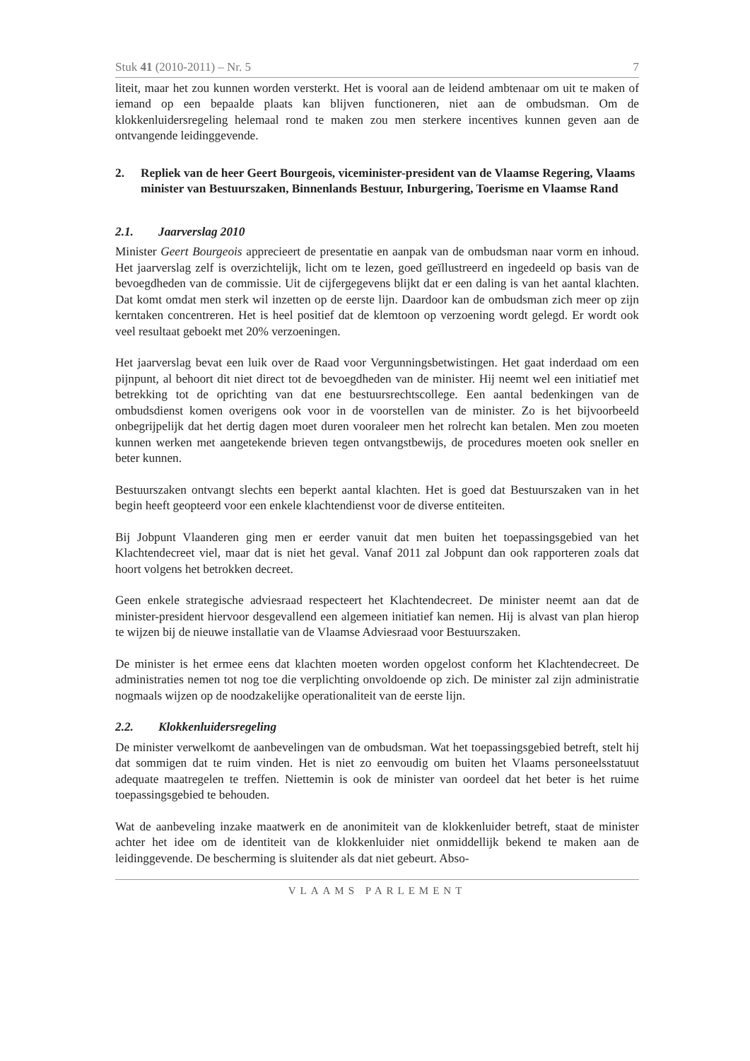Stuk 41 (2010-2011) – Nr. 5 7
liteit, maar het zou kunnen worden versterkt. Het is vooral aan de leidend ambtenaar om uit te maken of iemand op een bepaalde plaats kan blijven functioneren, niet aan de ombudsman. Om de klokkenluidersregeling helemaal rond te maken zou men sterkere incentives kunnen geven aan de ontvangende leidinggevende.
2. Repliek van de heer Geert Bourgeois, viceminister-president van de Vlaamse Regering, Vlaams minister van Bestuurszaken, Binnenlands Bestuur, Inburgering, Toerisme en Vlaamse Rand
2.1. Jaarverslag 2010
Minister Geert Bourgeois apprecieert de presentatie en aanpak van de ombudsman naar vorm en inhoud. Het jaarverslag zelf is overzichtelijk, licht om te lezen, goed geïllustreerd en ingedeeld op basis van de bevoegdheden van de commissie. Uit de cijfergegevens blijkt dat er een daling is van het aantal klachten. Dat komt omdat men sterk wil inzetten op de eerste lijn. Daardoor kan de ombudsman zich meer op zijn kerntaken concentreren. Het is heel positief dat de klemtoon op verzoening wordt gelegd. Er wordt ook veel resultaat geboekt met 20% verzoeningen.
Het jaarverslag bevat een luik over de Raad voor Vergunningsbetwistingen. Het gaat inderdaad om een pijnpunt, al behoort dit niet direct tot de bevoegdheden van de minister. Hij neemt wel een initiatief met betrekking tot de oprichting van dat ene bestuursrechtscollege. Een aantal bedenkingen van de ombudsdienst komen overigens ook voor in de voorstellen van de minister. Zo is het bijvoorbeeld onbegrijpelijk dat het dertig dagen moet duren vooraleer men het rolrecht kan betalen. Men zou moeten kunnen werken met aangetekende brieven tegen ontvangstbewijs, de procedures moeten ook sneller en beter kunnen.
Bestuurszaken ontvangt slechts een beperkt aantal klachten. Het is goed dat Bestuurszaken van in het begin heeft geopteerd voor een enkele klachtendienst voor de diverse entiteiten.
Bij Jobpunt Vlaanderen ging men er eerder vanuit dat men buiten het toepassingsgebied van het Klachtendecreet viel, maar dat is niet het geval. Vanaf 2011 zal Jobpunt dan ook rapporteren zoals dat hoort volgens het betrokken decreet.
Geen enkele strategische adviesraad respecteert het Klachtendecreet. De minister neemt aan dat de minister-president hiervoor desgevallend een algemeen initiatief kan nemen. Hij is alvast van plan hierop te wijzen bij de nieuwe installatie van de Vlaamse Adviesraad voor Bestuurszaken.
De minister is het ermee eens dat klachten moeten worden opgelost conform het Klachtendecreet. De administraties nemen tot nog toe die verplichting onvoldoende op zich. De minister zal zijn administratie nogmaals wijzen op de noodzakelijke operationaliteit van de eerste lijn.
2.2. Klokkenluidersregeling
De minister verwelkomt de aanbevelingen van de ombudsman. Wat het toepassingsgebied betreft, stelt hij dat sommigen dat te ruim vinden. Het is niet zo eenvoudig om buiten het Vlaams personeelsstatuut adequate maatregelen te treffen. Niettemin is ook de minister van oordeel dat het beter is het ruime toepassingsgebied te behouden.
Wat de aanbeveling inzake maatwerk en de anonimiteit van de klokkenluider betreft, staat de minister achter het idee om de identiteit van de klokkenluider niet onmiddellijk bekend te maken aan de leidinggevende. De bescherming is sluitender als dat niet gebeurt. Abso-
VLAAMS PARLEMENT